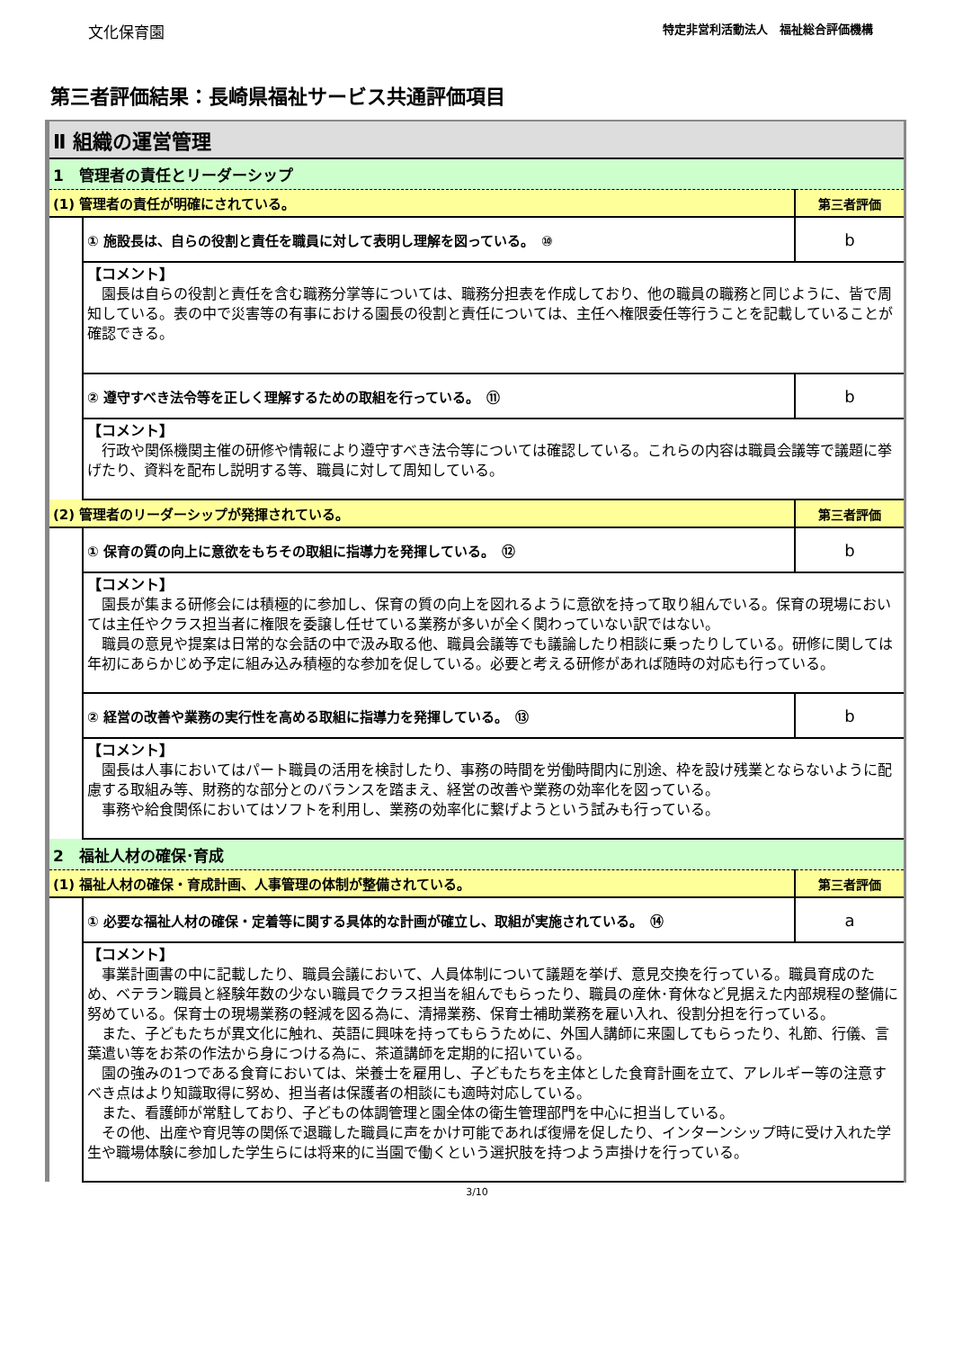文化保育園 特定非営利活動法人　福祉総合評価機構
第三者評価結果：長崎県福祉サービス共通評価項目
| Ⅱ 組織の運営管理 | | |
| 1 管理者の責任とリーダーシップ | | |
| (1) 管理者の責任が明確にされている。 | | 第三者評価 |
| | ① 施設長は、自らの役割と責任を職員に対して表明し理解を図っている。 ⑩ | b |
| | 【コメント】 園長は自らの役割と責任を含む職務分掌等については、職務分担表を作成しており、他の職員の職務と同じように、皆で周知している。表の中で災害等の有事における園長の役割と責任については、主任へ権限委任等行うことを記載していることが確認できる。 | |
| | ② 遵守すべき法令等を正しく理解するための取組を行っている。 ⑪ | b |
| | 【コメント】 行政や関係機関主催の研修や情報により遵守すべき法令等については確認している。これらの内容は職員会議等で議題に挙げたり、資料を配布し説明する等、職員に対して周知している。 | |
| (2) 管理者のリーダーシップが発揮されている。 | | 第三者評価 |
| | ① 保育の質の向上に意欲をもちその取組に指導力を発揮している。 ⑫ | b |
| | 【コメント】 園長が集まる研修会には積極的に参加し、保育の質の向上を図れるように意欲を持って取り組んでいる。保育の現場においては主任やクラス担当者に権限を委譲し任せている業務が多いが全く関わっていない訳ではない。 職員の意見や提案は日常的な会話の中で汲み取る他、職員会議等でも議論したり相談に乗ったりしている。研修に関しては年初にあらかじめ予定に組み込み積極的な参加を促している。必要と考える研修があれば随時の対応も行っている。 | |
| | ② 経営の改善や業務の実行性を高める取組に指導力を発揮している。 ⑬ | b |
| | 【コメント】 園長は人事においてはパート職員の活用を検討したり、事務の時間を労働時間内に別途、枠を設け残業とならないように配慮する取組み等、財務的な部分とのバランスを踏まえ、経営の改善や業務の効率化を図っている。 事務や給食関係においてはソフトを利用し、業務の効率化に繋げようという試みも行っている。 | |
| 2 福祉人材の確保･育成 | | |
| (1) 福祉人材の確保・育成計画、人事管理の体制が整備されている。 | | 第三者評価 |
| | ① 必要な福祉人材の確保・定着等に関する具体的な計画が確立し、取組が実施されている。 ⑭ | a |
| | 【コメント】 事業計画書の中に記載したり、職員会議において、人員体制について議題を挙げ、意見交換を行っている。職員育成のため、ベテラン職員と経験年数の少ない職員でクラス担当を組んでもらったり、職員の産休･育休など見据えた内部規程の整備に努めている。保育士の現場業務の軽減を図る為に、清掃業務、保育士補助業務を雇い入れ、役割分担を行っている。 また、子どもたちが異文化に触れ、英語に興味を持ってもらうために、外国人講師に来園してもらったり、礼節、行儀、言葉遣い等をお茶の作法から身につける為に、茶道講師を定期的に招いている。 園の強みの1つである食育においては、栄養士を雇用し、子どもたちを主体とした食育計画を立て、アレルギー等の注意すべき点はより知識取得に努め、担当者は保護者の相談にも適時対応している。 また、看護師が常駐しており、子どもの体調管理と園全体の衛生管理部門を中心に担当している。 その他、出産や育児等の関係で退職した職員に声をかけ可能であれば復帰を促したり、インターンシップ時に受け入れた学生や職場体験に参加した学生らには将来的に当園で働くという選択肢を持つよう声掛けを行っている。 | |
3/10